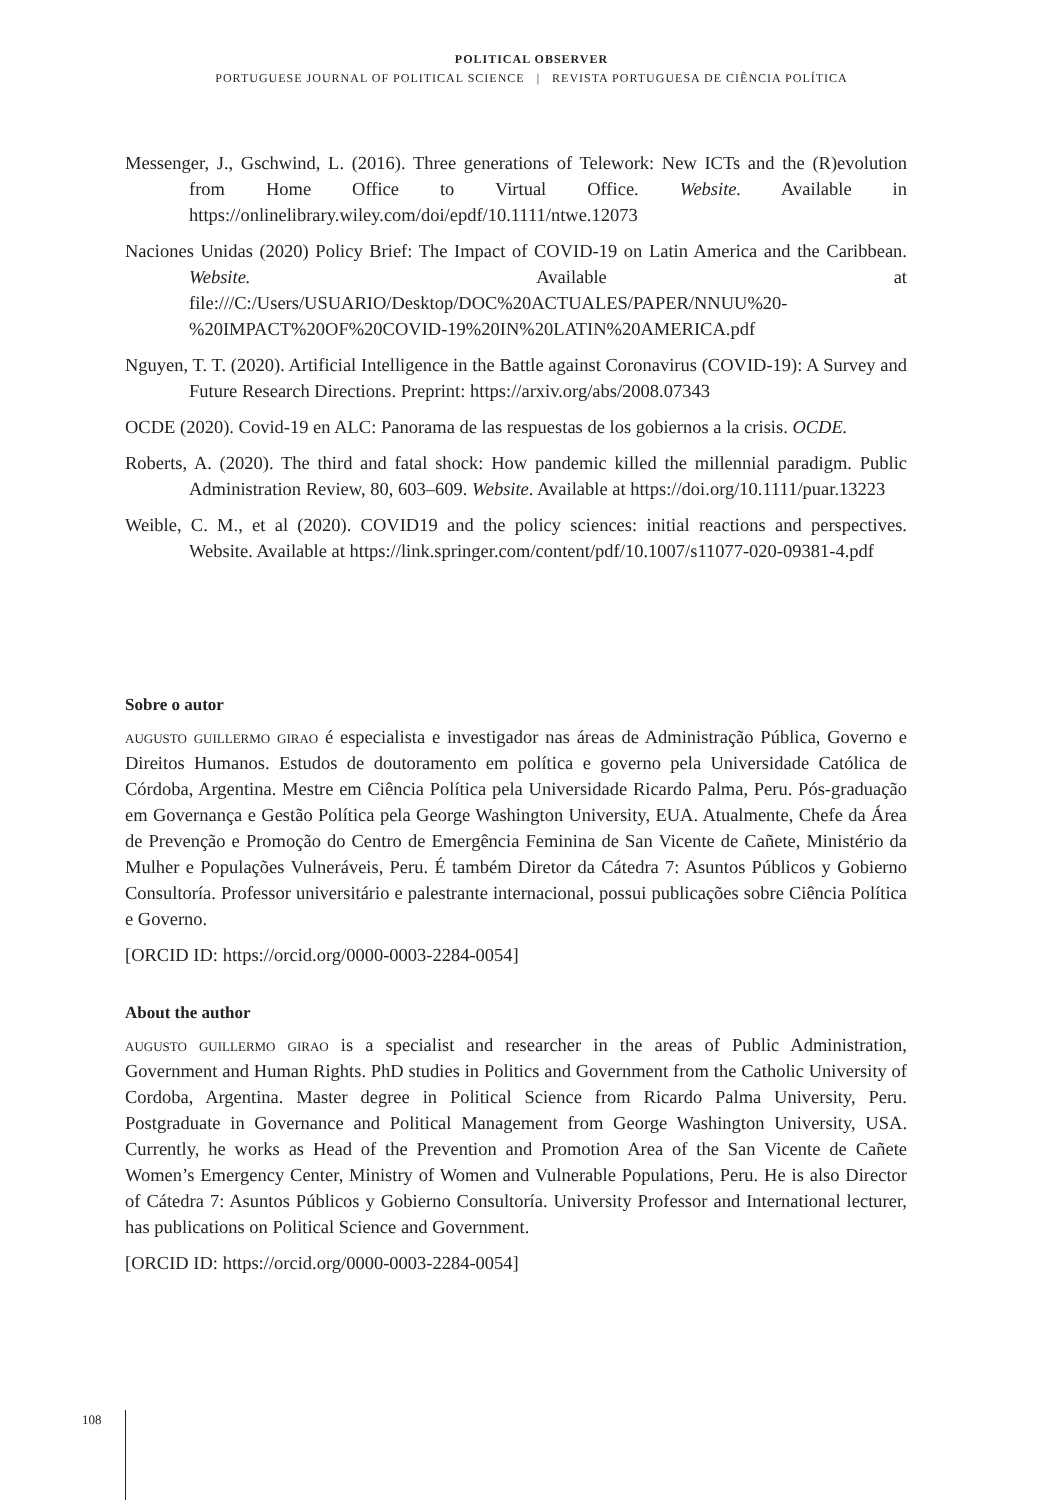POLITICAL OBSERVER
PORTUGUESE JOURNAL OF POLITICAL SCIENCE | REVISTA PORTUGUESA DE CIÊNCIA POLÍTICA
Messenger, J., Gschwind, L. (2016). Three generations of Telework: New ICTs and the (R)evolution from Home Office to Virtual Office. Website. Available in https://onlinelibrary.wiley.com/doi/epdf/10.1111/ntwe.12073
Naciones Unidas (2020) Policy Brief: The Impact of COVID-19 on Latin America and the Caribbean. Website. Available at file:///C:/Users/USUARIO/Desktop/DOC%20ACTUALES/PAPER/NNUU%20-%20IMPACT%20OF%20COVID-19%20IN%20LATIN%20AMERICA.pdf
Nguyen, T. T. (2020). Artificial Intelligence in the Battle against Coronavirus (COVID-19): A Survey and Future Research Directions. Preprint: https://arxiv.org/abs/2008.07343
OCDE (2020). Covid-19 en ALC: Panorama de las respuestas de los gobiernos a la crisis. OCDE.
Roberts, A. (2020). The third and fatal shock: How pandemic killed the millennial paradigm. Public Administration Review, 80, 603–609. Website. Available at https://doi.org/10.1111/puar.13223
Weible, C. M., et al (2020). COVID19 and the policy sciences: initial reactions and perspectives. Website. Available at https://link.springer.com/content/pdf/10.1007/s11077-020-09381-4.pdf
Sobre o autor
augusto guillermo girao é especialista e investigador nas áreas de Administração Pública, Governo e Direitos Humanos. Estudos de doutoramento em política e governo pela Universidade Católica de Córdoba, Argentina. Mestre em Ciência Política pela Universidade Ricardo Palma, Peru. Pós-graduação em Governança e Gestão Política pela George Washington University, EUA. Atualmente, Chefe da Área de Prevenção e Promoção do Centro de Emergência Feminina de San Vicente de Cañete, Ministério da Mulher e Populações Vulneráveis, Peru. É também Diretor da Cátedra 7: Asuntos Públicos y Gobierno Consultoría. Professor universitário e palestrante internacional, possui publicações sobre Ciência Política e Governo.
[ORCID ID: https://orcid.org/0000-0003-2284-0054]
About the author
augusto guillermo girao is a specialist and researcher in the areas of Public Administration, Government and Human Rights. PhD studies in Politics and Government from the Catholic University of Cordoba, Argentina. Master degree in Political Science from Ricardo Palma University, Peru. Postgraduate in Governance and Political Management from George Washington University, USA. Currently, he works as Head of the Prevention and Promotion Area of the San Vicente de Cañete Women’s Emergency Center, Ministry of Women and Vulnerable Populations, Peru. He is also Director of Cátedra 7: Asuntos Públicos y Gobierno Consultoría. University Professor and International lecturer, has publications on Political Science and Government.
[ORCID ID: https://orcid.org/0000-0003-2284-0054]
108